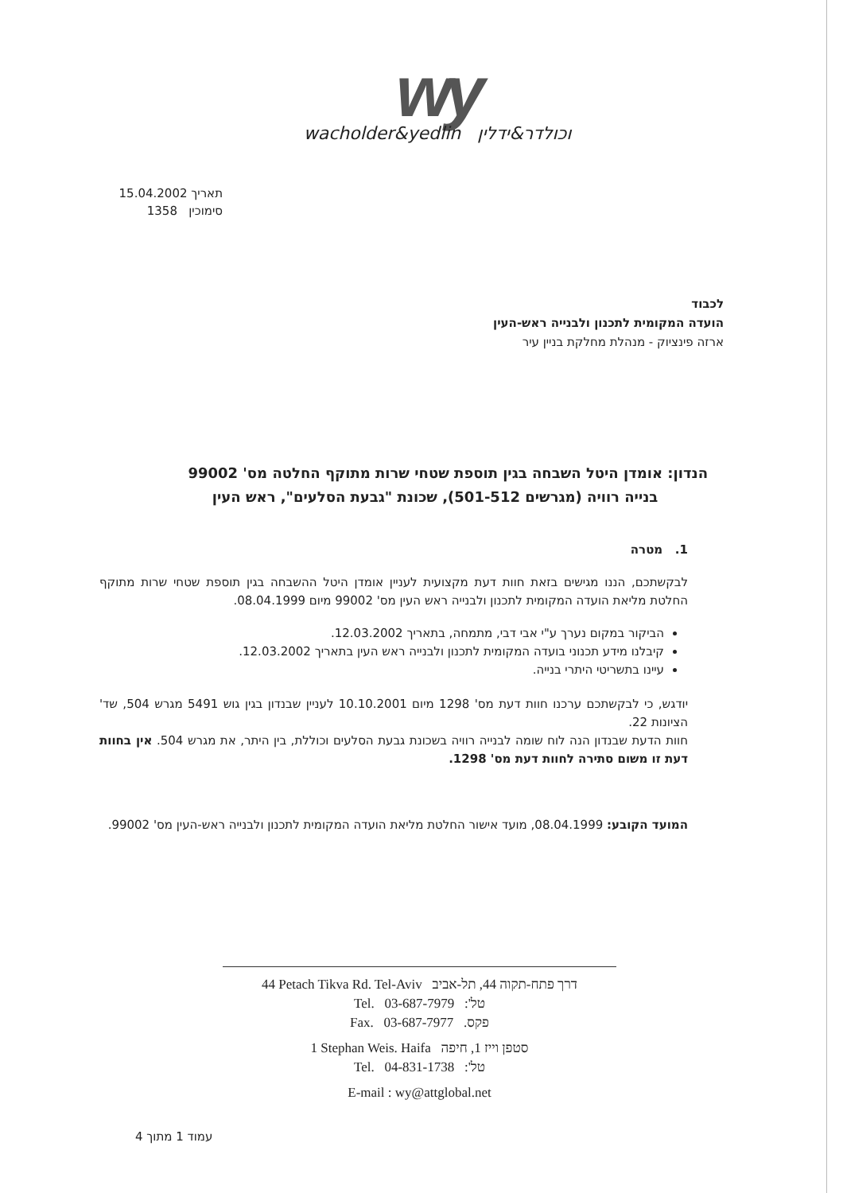wy
wacholder&yedlin וכולדר&ידלין
תאריך 15.04.2002
סימוכין 1358
לכבוד
הועדה המקומית לתכנון ולבנייה ראש-העין
ארזה פינציוק - מנהלת מחלקת בניין עיר
הנדון: אומדן היטל השבחה בגין תוספת שטחי שרות מתוקף החלטה מס' 99002
בנייה רוויה (מגרשים 501-512), שכונת "גבעת הסלעים", ראש העין
1. מטרה
לבקשתכם, הננו מגישים בזאת חוות דעת מקצועית לעניין אומדן היטל ההשבחה בגין תוספת שטחי שרות מתוקף החלטת מליאת הועדה המקומית לתכנון ולבנייה ראש העין מס' 99002 מיום 08.04.1999.
הביקור במקום נערך ע"י אבי דבי, מתמחה, בתאריך 12.03.2002.
קיבלנו מידע תכנוני בועדה המקומית לתכנון ולבנייה ראש העין בתאריך 12.03.2002.
עיינו בתשריטי היתרי בנייה.
יודגש, כי לבקשתכם ערכנו חוות דעת מס' 1298 מיום 10.10.2001 לעניין שבנדון בגין גוש 5491 מגרש 504, שד' הציונות 22.
חוות הדעת שבנדון הנה לוח שומה לבנייה רוויה בשכונת גבעת הסלעים וכוללת, בין היתר, את מגרש 504. אין בחוות דעת זו משום סתירה לחוות דעת מס' 1298.
המועד הקובע: 08.04.1999, מועד אישור החלטת מליאת הועדה המקומית לתכנון ולבנייה ראש-העין מס' 99002.
44 Petach Tikva Rd. Tel-Aviv דרך פתח-תקוה 44, תל-אביב
Tel. 03-687-7979 טל':
Fax. 03-687-7977 פקס.
1 Stephan Weis. Haifa סטפן וייז 1, חיפה
Tel. 04-831-1738 טל':
E-mail : wy@attglobal.net
עמוד 1 מתוך 4